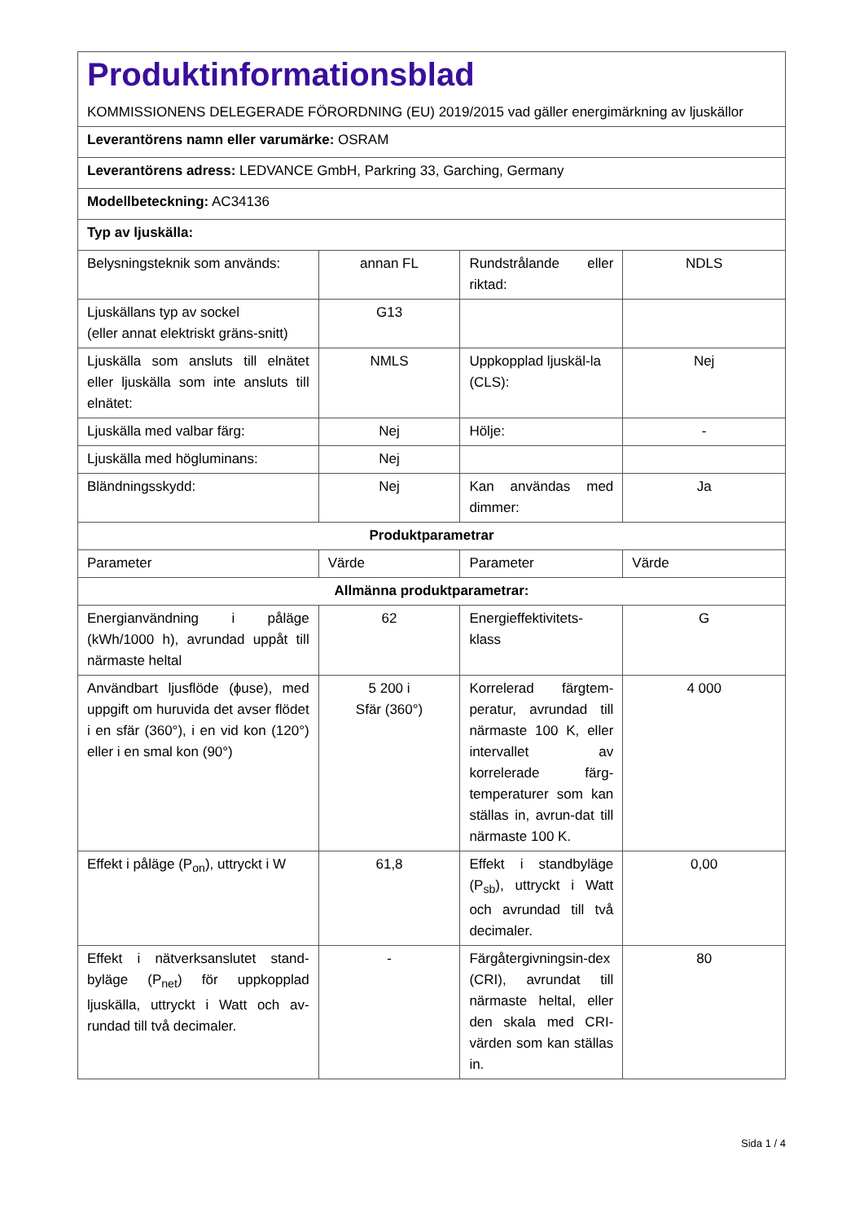| Produktinformationsblad KOMMISSIONENS DELEGERADE FÖRORDNING (EU) 2019/2015 vad gäller energimärkning av ljuskällor | | | |
| Leverantörens namn eller varumärke: OSRAM | | | |
| Leverantörens adress: LEDVANCE GmbH, Parkring 33, Garching, Germany | | | |
| Modellbeteckning: AC34136 | | | |
| Typ av ljuskälla: | | | |
| Belysningsteknik som används: | annan FL | Rundstrålande eller riktad: | NDLS |
| Ljuskällans typ av sockel (eller annat elektriskt gräns-snitt) | G13 | | |
| Ljuskälla som ansluts till elnätet eller ljuskälla som inte ansluts till elnätet: | NMLS | Uppkopplad ljuskäl-la (CLS): | Nej |
| Ljuskälla med valbar färg: | Nej | Hölje: | - |
| Ljuskälla med högluminans: | Nej | | |
| Bländningsskydd: | Nej | Kan användas med dimmer: | Ja |
| Produktparametrar | | | |
| Parameter | Värde | Parameter | Värde |
| Allmänna produktparametrar: | | | |
| Energianvändning i påläge (kWh/1000 h), avrundad uppåt till närmaste heltal | 62 | Energieffektivitets-klass | G |
| Användbart ljusflöde (ϕuse), med uppgift om huruvida det avser flödet i en sfär (360°), i en vid kon (120°) eller i en smal kon (90°) | 5 200 i Sfär (360°) | Korrelerad färgtem-peratur, avrundad till närmaste 100 K, eller intervallet av korrelerade färg-temperaturer som kan ställas in, avrun-dat till närmaste 100 K. | 4 000 |
| Effekt i påläge (P<sub>on</sub>), uttryckt i W | 61,8 | Effekt i standbyläge (P<sub>sb</sub>), uttryckt i Watt och avrundad till två decimaler. | 0,00 |
| Effekt i nätverksanslutet stand-byläge (P<sub>net</sub>) för uppkopplad ljuskälla, uttryckt i Watt och av-rundad till två decimaler. | - | Färgåtergivningsin-dex (CRI), avrundat till närmaste heltal, eller den skala med CRI-värden som kan ställas in. | 80 |
Sida 1 / 4